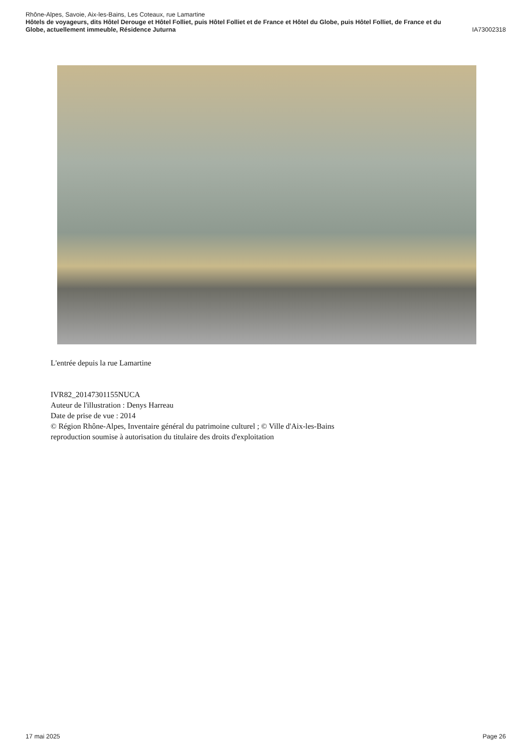Rhône-Alpes, Savoie, Aix-les-Bains, Les Coteaux, rue Lamartine
Hôtels de voyageurs, dits Hôtel Derouge et Hôtel Folliet, puis Hôtel Folliet et de France et Hôtel du Globe, puis Hôtel Folliet, de France et du
Globe, actuellement immeuble, Résidence Juturna IA73002318
L'entrée depuis la rue Lamartine
IVR82_20147301155NUCA
Auteur de l'illustration : Denys Harreau
Date de prise de vue : 2014
© Région Rhône-Alpes, Inventaire général du patrimoine culturel ; © Ville d'Aix-les-Bains
reproduction soumise à autorisation du titulaire des droits d'exploitation
17 mai 2025 Page 26